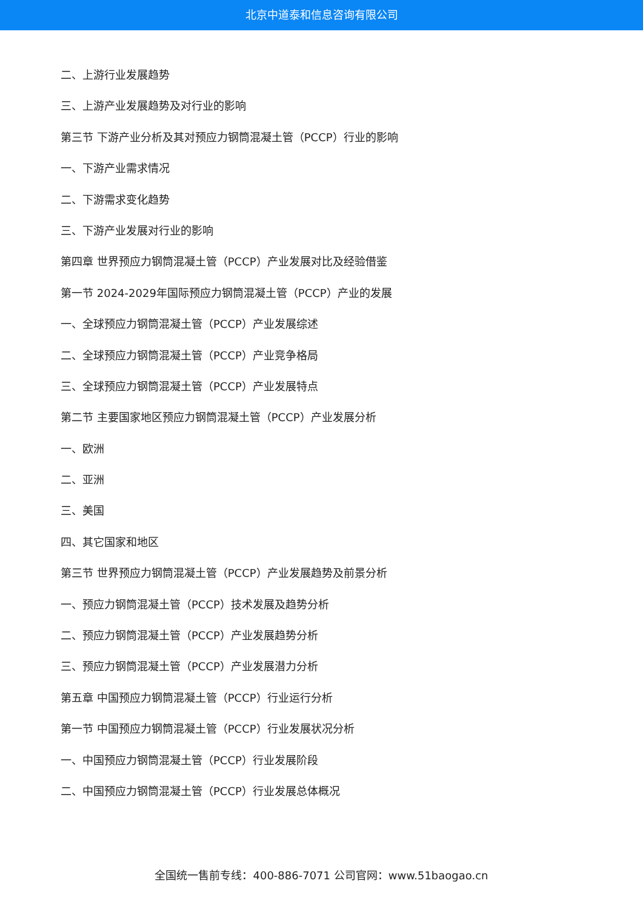北京中道泰和信息咨询有限公司
二、上游行业发展趋势
三、上游产业发展趋势及对行业的影响
第三节 下游产业分析及其对预应力钢筒混凝土管（PCCP）行业的影响
一、下游产业需求情况
二、下游需求变化趋势
三、下游产业发展对行业的影响
第四章 世界预应力钢筒混凝土管（PCCP）产业发展对比及经验借鉴
第一节 2024-2029年国际预应力钢筒混凝土管（PCCP）产业的发展
一、全球预应力钢筒混凝土管（PCCP）产业发展综述
二、全球预应力钢筒混凝土管（PCCP）产业竞争格局
三、全球预应力钢筒混凝土管（PCCP）产业发展特点
第二节 主要国家地区预应力钢筒混凝土管（PCCP）产业发展分析
一、欧洲
二、亚洲
三、美国
四、其它国家和地区
第三节 世界预应力钢筒混凝土管（PCCP）产业发展趋势及前景分析
一、预应力钢筒混凝土管（PCCP）技术发展及趋势分析
二、预应力钢筒混凝土管（PCCP）产业发展趋势分析
三、预应力钢筒混凝土管（PCCP）产业发展潜力分析
第五章 中国预应力钢筒混凝土管（PCCP）行业运行分析
第一节 中国预应力钢筒混凝土管（PCCP）行业发展状况分析
一、中国预应力钢筒混凝土管（PCCP）行业发展阶段
二、中国预应力钢筒混凝土管（PCCP）行业发展总体概况
全国统一售前专线：400-886-7071 公司官网：www.51baogao.cn